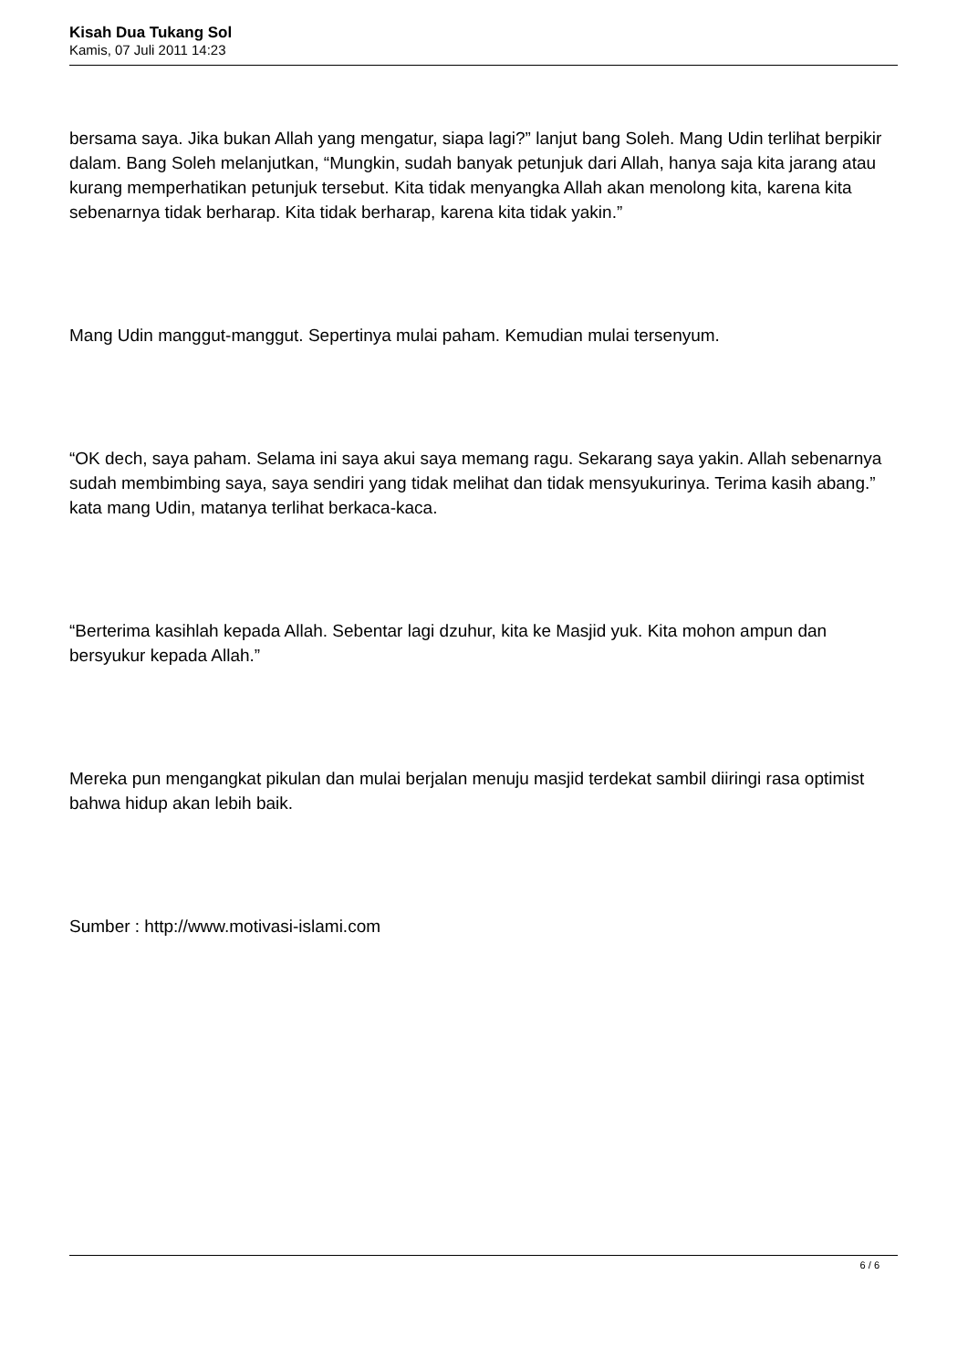Kisah Dua Tukang Sol
Kamis, 07 Juli 2011 14:23
bersama saya. Jika bukan Allah yang mengatur, siapa lagi?” lanjut bang Soleh. Mang Udin terlihat berpikir dalam. Bang Soleh melanjutkan, “Mungkin, sudah banyak petunjuk dari Allah, hanya saja kita jarang atau kurang memperhatikan petunjuk tersebut. Kita tidak menyangka Allah akan menolong kita, karena kita sebenarnya tidak berharap. Kita tidak berharap, karena kita tidak yakin.”
Mang Udin manggut-manggut. Sepertinya mulai paham. Kemudian mulai tersenyum.
“OK dech, saya paham. Selama ini saya akui saya memang ragu. Sekarang saya yakin. Allah sebenarnya sudah membimbing saya, saya sendiri yang tidak melihat dan tidak mensyukurinya. Terima kasih abang.” kata mang Udin, matanya terlihat berkaca-kaca.
“Berterima kasihlah kepada Allah. Sebentar lagi dzuhur, kita ke Masjid yuk. Kita mohon ampun dan bersyukur kepada Allah.”
Mereka pun mengangkat pikulan dan mulai berjalan menuju masjid terdekat sambil diiringi rasa optimist bahwa hidup akan lebih baik.
Sumber : http://www.motivasi-islami.com
6 / 6